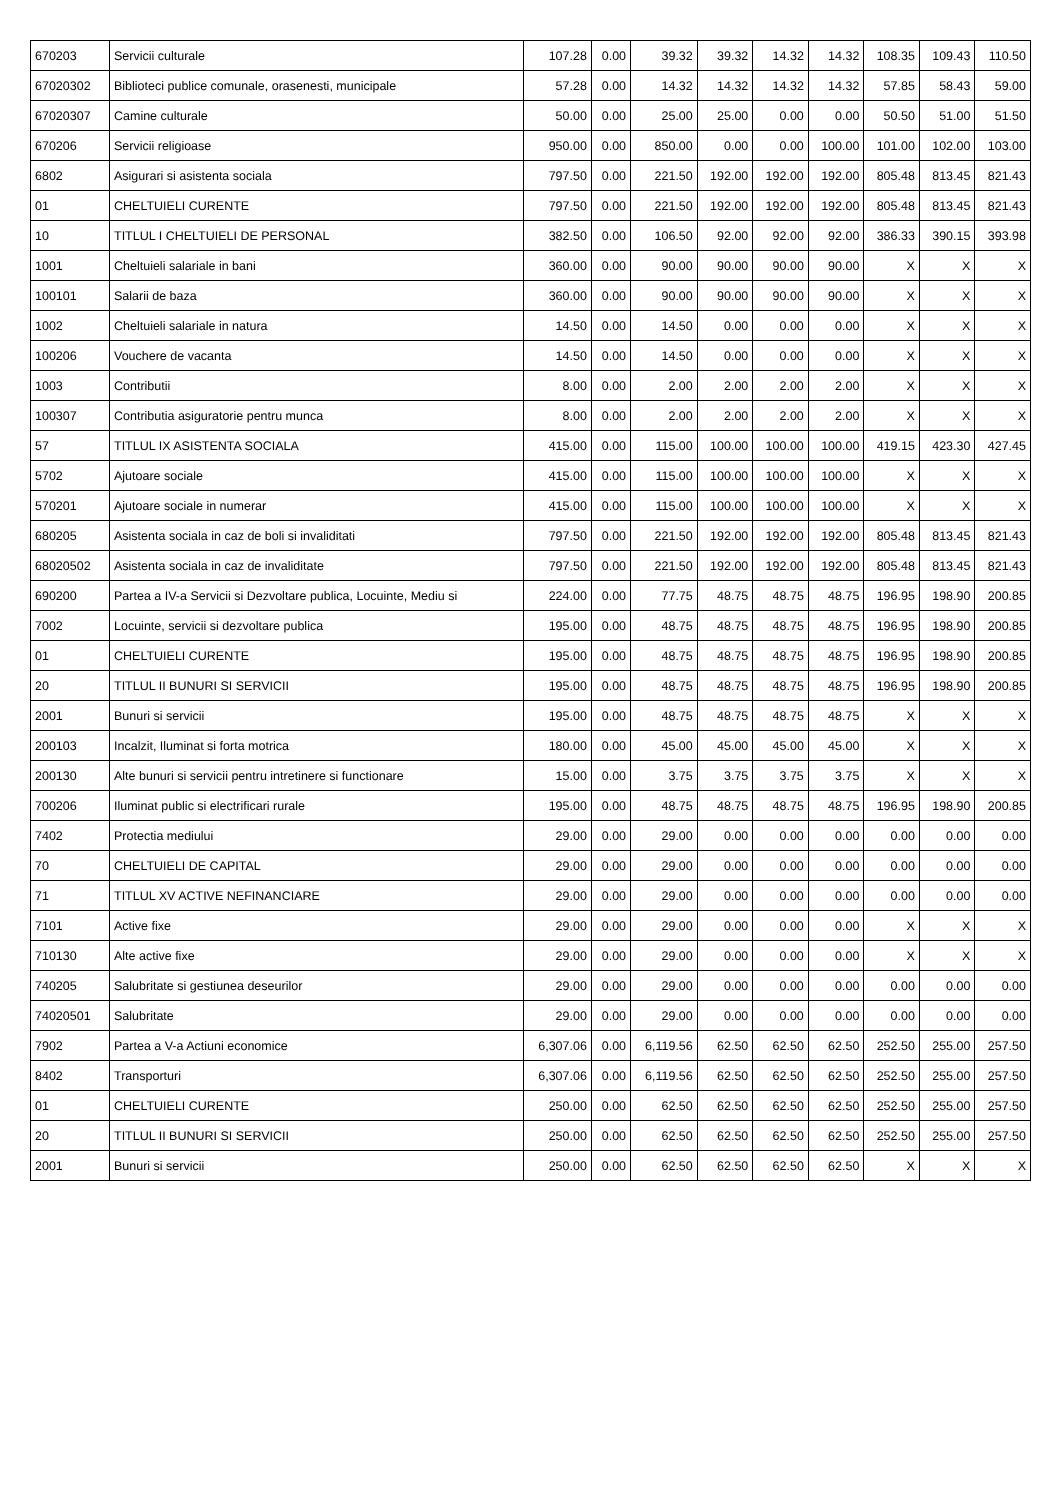| 670203 | Servicii culturale | 107.28 | 0.00 | 39.32 | 39.32 | 14.32 | 14.32 | 108.35 | 109.43 | 110.50 |
| 67020302 | Biblioteci publice comunale, orasenesti, municipale | 57.28 | 0.00 | 14.32 | 14.32 | 14.32 | 14.32 | 57.85 | 58.43 | 59.00 |
| 67020307 | Camine culturale | 50.00 | 0.00 | 25.00 | 25.00 | 0.00 | 0.00 | 50.50 | 51.00 | 51.50 |
| 670206 | Servicii religioase | 950.00 | 0.00 | 850.00 | 0.00 | 0.00 | 100.00 | 101.00 | 102.00 | 103.00 |
| 6802 | Asigurari si asistenta sociala | 797.50 | 0.00 | 221.50 | 192.00 | 192.00 | 192.00 | 805.48 | 813.45 | 821.43 |
| 01 | CHELTUIELI CURENTE | 797.50 | 0.00 | 221.50 | 192.00 | 192.00 | 192.00 | 805.48 | 813.45 | 821.43 |
| 10 | TITLUL I CHELTUIELI DE PERSONAL | 382.50 | 0.00 | 106.50 | 92.00 | 92.00 | 92.00 | 386.33 | 390.15 | 393.98 |
| 1001 | Cheltuieli salariale in bani | 360.00 | 0.00 | 90.00 | 90.00 | 90.00 | 90.00 | X | X | X |
| 100101 | Salarii de baza | 360.00 | 0.00 | 90.00 | 90.00 | 90.00 | 90.00 | X | X | X |
| 1002 | Cheltuieli salariale in natura | 14.50 | 0.00 | 14.50 | 0.00 | 0.00 | 0.00 | X | X | X |
| 100206 | Vouchere de vacanta | 14.50 | 0.00 | 14.50 | 0.00 | 0.00 | 0.00 | X | X | X |
| 1003 | Contributii | 8.00 | 0.00 | 2.00 | 2.00 | 2.00 | 2.00 | X | X | X |
| 100307 | Contributia asiguratorie pentru munca | 8.00 | 0.00 | 2.00 | 2.00 | 2.00 | 2.00 | X | X | X |
| 57 | TITLUL IX ASISTENTA SOCIALA | 415.00 | 0.00 | 115.00 | 100.00 | 100.00 | 100.00 | 419.15 | 423.30 | 427.45 |
| 5702 | Ajutoare sociale | 415.00 | 0.00 | 115.00 | 100.00 | 100.00 | 100.00 | X | X | X |
| 570201 | Ajutoare sociale in numerar | 415.00 | 0.00 | 115.00 | 100.00 | 100.00 | 100.00 | X | X | X |
| 680205 | Asistenta sociala in caz de boli si invaliditati | 797.50 | 0.00 | 221.50 | 192.00 | 192.00 | 192.00 | 805.48 | 813.45 | 821.43 |
| 68020502 | Asistenta sociala in caz de invaliditate | 797.50 | 0.00 | 221.50 | 192.00 | 192.00 | 192.00 | 805.48 | 813.45 | 821.43 |
| 690200 | Partea a IV-a Servicii si Dezvoltare publica, Locuinte, Mediu si | 224.00 | 0.00 | 77.75 | 48.75 | 48.75 | 48.75 | 196.95 | 198.90 | 200.85 |
| 7002 | Locuinte, servicii si dezvoltare publica | 195.00 | 0.00 | 48.75 | 48.75 | 48.75 | 48.75 | 196.95 | 198.90 | 200.85 |
| 01 | CHELTUIELI CURENTE | 195.00 | 0.00 | 48.75 | 48.75 | 48.75 | 48.75 | 196.95 | 198.90 | 200.85 |
| 20 | TITLUL II BUNURI SI SERVICII | 195.00 | 0.00 | 48.75 | 48.75 | 48.75 | 48.75 | 196.95 | 198.90 | 200.85 |
| 2001 | Bunuri si servicii | 195.00 | 0.00 | 48.75 | 48.75 | 48.75 | 48.75 | X | X | X |
| 200103 | Incalzit, Iluminat si forta motrica | 180.00 | 0.00 | 45.00 | 45.00 | 45.00 | 45.00 | X | X | X |
| 200130 | Alte bunuri si servicii pentru intretinere si functionare | 15.00 | 0.00 | 3.75 | 3.75 | 3.75 | 3.75 | X | X | X |
| 700206 | Iluminat public si electrificari rurale | 195.00 | 0.00 | 48.75 | 48.75 | 48.75 | 48.75 | 196.95 | 198.90 | 200.85 |
| 7402 | Protectia mediului | 29.00 | 0.00 | 29.00 | 0.00 | 0.00 | 0.00 | 0.00 | 0.00 | 0.00 |
| 70 | CHELTUIELI DE CAPITAL | 29.00 | 0.00 | 29.00 | 0.00 | 0.00 | 0.00 | 0.00 | 0.00 | 0.00 |
| 71 | TITLUL XV ACTIVE NEFINANCIARE | 29.00 | 0.00 | 29.00 | 0.00 | 0.00 | 0.00 | 0.00 | 0.00 | 0.00 |
| 7101 | Active fixe | 29.00 | 0.00 | 29.00 | 0.00 | 0.00 | 0.00 | X | X | X |
| 710130 | Alte active fixe | 29.00 | 0.00 | 29.00 | 0.00 | 0.00 | 0.00 | X | X | X |
| 740205 | Salubritate si gestiunea deseurilor | 29.00 | 0.00 | 29.00 | 0.00 | 0.00 | 0.00 | 0.00 | 0.00 | 0.00 |
| 74020501 | Salubritate | 29.00 | 0.00 | 29.00 | 0.00 | 0.00 | 0.00 | 0.00 | 0.00 | 0.00 |
| 7902 | Partea a V-a Actiuni economice | 6,307.06 | 0.00 | 6,119.56 | 62.50 | 62.50 | 62.50 | 252.50 | 255.00 | 257.50 |
| 8402 | Transporturi | 6,307.06 | 0.00 | 6,119.56 | 62.50 | 62.50 | 62.50 | 252.50 | 255.00 | 257.50 |
| 01 | CHELTUIELI CURENTE | 250.00 | 0.00 | 62.50 | 62.50 | 62.50 | 62.50 | 252.50 | 255.00 | 257.50 |
| 20 | TITLUL II BUNURI SI SERVICII | 250.00 | 0.00 | 62.50 | 62.50 | 62.50 | 62.50 | 252.50 | 255.00 | 257.50 |
| 2001 | Bunuri si servicii | 250.00 | 0.00 | 62.50 | 62.50 | 62.50 | 62.50 | X | X | X |